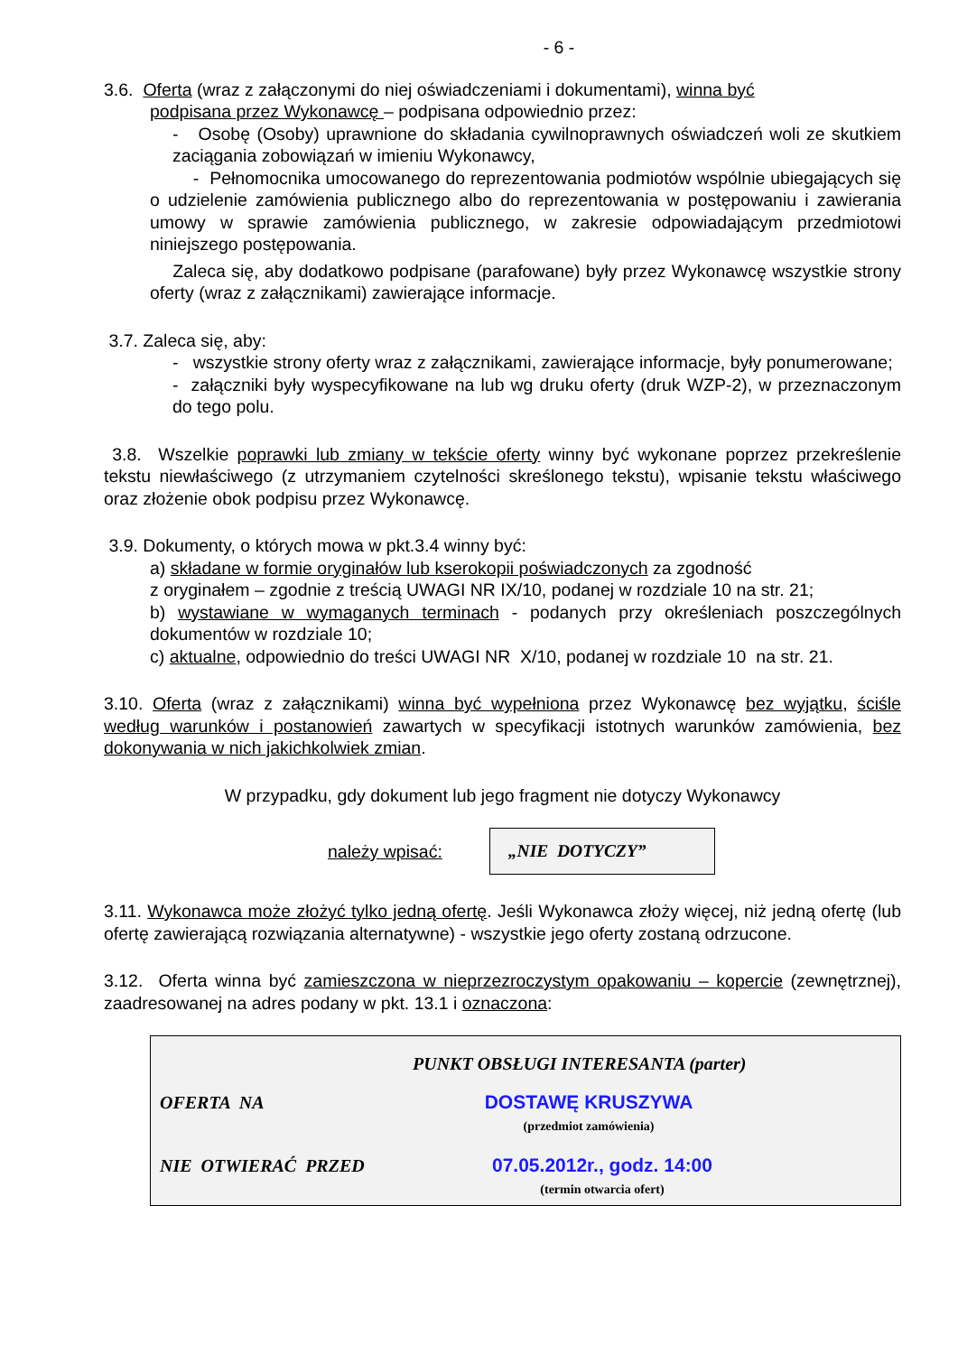- 6 -
3.6. Oferta (wraz z załączonymi do niej oświadczeniami i dokumentami), winna być
podpisana przez Wykonawcę – podpisana odpowiednio przez:
- Osobę (Osoby) uprawnione do składania cywilnoprawnych oświadczeń woli ze skutkiem zaciągania zobowiązań w imieniu Wykonawcy,
- Pełnomocnika umocowanego do reprezentowania podmiotów wspólnie ubiegających się o udzielenie zamówienia publicznego albo do reprezentowania w postępowaniu i zawierania umowy w sprawie zamówienia publicznego, w zakresie odpowiadającym przedmiotowi niniejszego postępowania.
Zaleca się, aby dodatkowo podpisane (parafowane) były przez Wykonawcę wszystkie strony oferty (wraz z załącznikami) zawierające informacje.
3.7. Zaleca się, aby:
- wszystkie strony oferty wraz z załącznikami, zawierające informacje, były ponumerowane;
- załączniki były wyspecyfikowane na lub wg druku oferty (druk WZP-2), w przeznaczonym do tego polu.
3.8. Wszelkie poprawki lub zmiany w tekście oferty winny być wykonane poprzez przekreślenie tekstu niewłaściwego (z utrzymaniem czytelności skreślonego tekstu), wpisanie tekstu właściwego oraz złożenie obok podpisu przez Wykonawcę.
3.9. Dokumenty, o których mowa w pkt.3.4 winny być:
a) składane w formie oryginałów lub kserokopii poświadczonych za zgodność
z oryginałem – zgodnie z treścią UWAGI NR IX/10, podanej w rozdziale 10 na str. 21;
b) wystawiane w wymaganych terminach - podanych przy określeniach poszczególnych dokumentów w rozdziale 10;
c) aktualne, odpowiednio do treści UWAGI NR X/10, podanej w rozdziale 10 na str. 21.
3.10. Oferta (wraz z załącznikami) winna być wypełniona przez Wykonawcę bez wyjątku, ściśle według warunków i postanowień zawartych w specyfikacji istotnych warunków zamówienia, bez dokonywania w nich jakichkolwiek zmian.
W przypadku, gdy dokument lub jego fragment nie dotyczy Wykonawcy
należy wpisać:
„NIE DOTYCZY”
3.11. Wykonawca może złożyć tylko jedną ofertę. Jeśli Wykonawca złoży więcej, niż jedną ofertę (lub ofertę zawierającą rozwiązania alternatywne) - wszystkie jego oferty zostaną odrzucone.
3.12. Oferta winna być zamieszczona w nieprzezroczystym opakowaniu – kopercie (zewnętrznej), zaadresowanej na adres podany w pkt. 13.1 i oznaczona:
PUNKT OBSŁUGI INTERESANTA (parter)
OFERTA NA DOSTAWĘ KRUSZYWA
(przedmiot zamówienia)
NIE OTWIERAĆ PRZED 07.05.2012r., godz. 14:00
(termin otwarcia ofert)